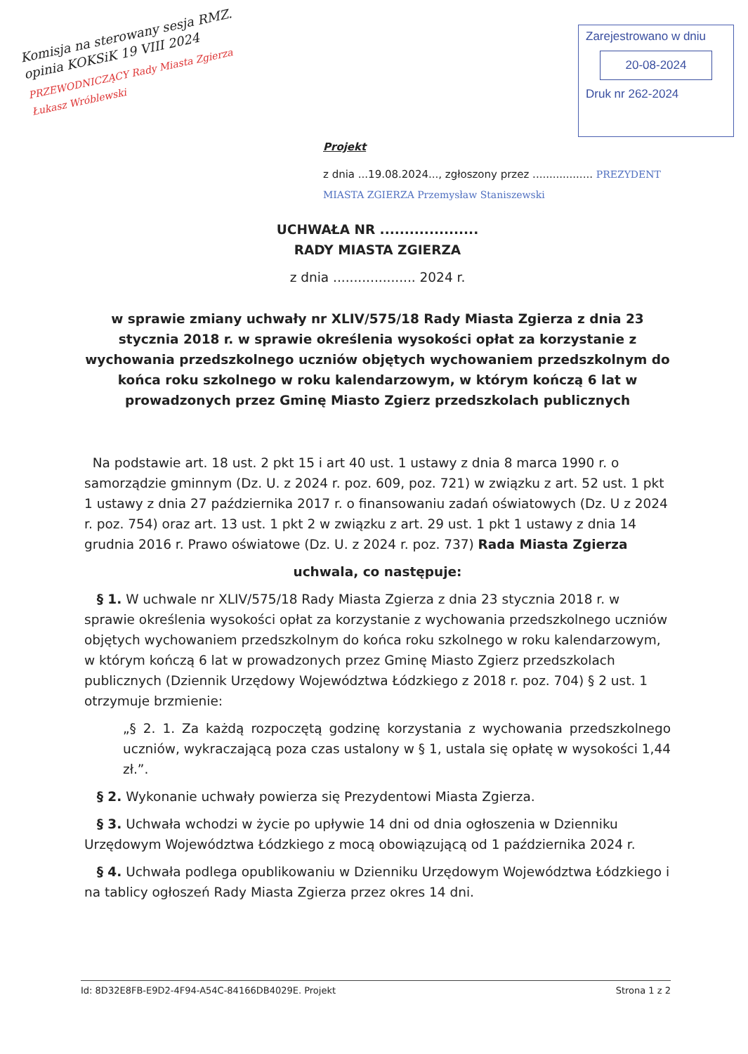Komisja na sterowany sesja RMZ. opinia KOKSiK 19 VIII 2024
PRZEWODNICZĄCY Rady Miasta Zgierza
Łukasz Wróblewski
Zarejestrowano w dniu
20-08-2024
Druk nr 262-2024
Projekt
z dnia ...19.08.2024..., zgłoszony przez .................. PREZYDENT MIASTA ZGIERZA Przemysław Staniszewski
UCHWAŁA NR ....................
RADY MIASTA ZGIERZA
z dnia .................... 2024 r.
w sprawie zmiany uchwały nr XLIV/575/18 Rady Miasta Zgierza z dnia 23 stycznia 2018 r. w sprawie określenia wysokości opłat za korzystanie z wychowania przedszkolnego uczniów objętych wychowaniem przedszkolnym do końca roku szkolnego w roku kalendarzowym, w którym kończą 6 lat w prowadzonych przez Gminę Miasto Zgierz przedszkolach publicznych
Na podstawie art. 18 ust. 2 pkt 15 i art 40 ust. 1 ustawy z dnia 8 marca 1990 r. o samorządzie gminnym (Dz. U. z 2024 r. poz. 609, poz. 721) w związku z art. 52 ust. 1 pkt 1 ustawy z dnia 27 października 2017 r. o finansowaniu zadań oświatowych (Dz. U z 2024 r. poz. 754) oraz art. 13 ust. 1 pkt 2 w związku z art. 29 ust. 1 pkt 1 ustawy z dnia 14 grudnia 2016 r. Prawo oświatowe (Dz. U. z 2024 r. poz. 737) Rada Miasta Zgierza
uchwala, co następuje:
§ 1. W uchwale nr XLIV/575/18 Rady Miasta Zgierza z dnia 23 stycznia 2018 r. w sprawie określenia wysokości opłat za korzystanie z wychowania przedszkolnego uczniów objętych wychowaniem przedszkolnym do końca roku szkolnego w roku kalendarzowym, w którym kończą 6 lat w prowadzonych przez Gminę Miasto Zgierz przedszkolach publicznych (Dziennik Urzędowy Województwa Łódzkiego z 2018 r. poz. 704) § 2 ust. 1 otrzymuje brzmienie:
„§ 2. 1. Za każdą rozpoczętą godzinę korzystania z wychowania przedszkolnego uczniów, wykraczającą poza czas ustalony w § 1, ustala się opłatę w wysokości 1,44 zł.”.
§ 2. Wykonanie uchwały powierza się Prezydentowi Miasta Zgierza.
§ 3. Uchwała wchodzi w życie po upływie 14 dni od dnia ogłoszenia w Dzienniku Urzędowym Województwa Łódzkiego z mocą obowiązującą od 1 października 2024 r.
§ 4. Uchwała podlega opublikowaniu w Dzienniku Urzędowym Województwa Łódzkiego i na tablicy ogłoszeń Rady Miasta Zgierza przez okres 14 dni.
Id: 8D32E8FB-E9D2-4F94-A54C-84166DB4029E. Projekt Strona 1 z 2